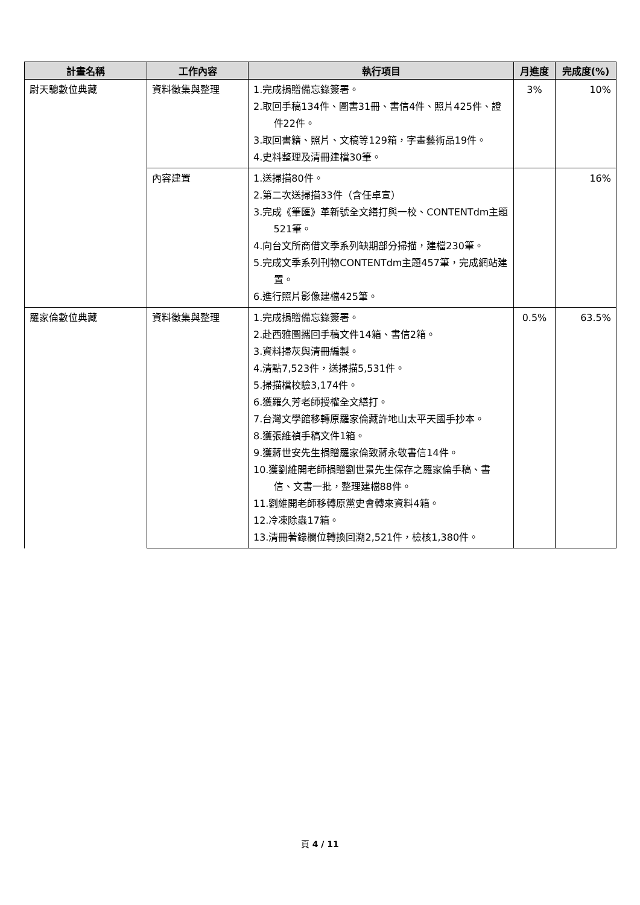| 計畫名稱 | 工作內容 | 執行項目 | 月進度 | 完成度(%) |
| --- | --- | --- | --- | --- |
| 尉天驄數位典藏 | 資料徵集與整理 | 1.完成捐贈備忘錄簽署。 2.取回手稿134件、圖書31冊、書信4件、照片425件、證件22件。 3.取回書籍、照片、文稿等129箱，字畫藝術品19件。 4.史料整理及清冊建檔30筆。 | 3% | 10% |
| | 內容建置 | 1.送掃描80件。 2.第二次送掃描33件（含任卓宣） 3.完成《筆匯》革新號全文繕打與一校、CONTENTdm主題521筆。 4.向台文所商借文季系列缺期部分掃描，建檔230筆。 5.完成文季系列刊物CONTENTdm主題457筆，完成網站建置。 6.進行照片影像建檔425筆。 | | 16% |
| 羅家倫數位典藏 | 資料徵集與整理 | 1.完成捐贈備忘錄簽署。 2.赴西雅圖攜回手稿文件14箱、書信2箱。 3.資料掃灰與清冊編製。 4.清點7,523件，送掃描5,531件。 5.掃描檔校驗3,174件。 6.獲羅久芳老師授權全文繕打。 7.台灣文學館移轉原羅家倫藏許地山太平天國手抄本。 8.獲張維禎手稿文件1箱。 9.獲蔣世安先生捐贈羅家倫致蔣永敬書信14件。 10.獲劉維開老師捐贈劉世景先生保存之羅家倫手稿、書信、文書一批，整理建檔88件。 11.劉維開老師移轉原黨史會轉來資料4箱。 12.冷凍除蟲17箱。 13.清冊著錄欄位轉換回溯2,521件，檢核1,380件。 | 0.5% | 63.5% |
頁 4 / 11